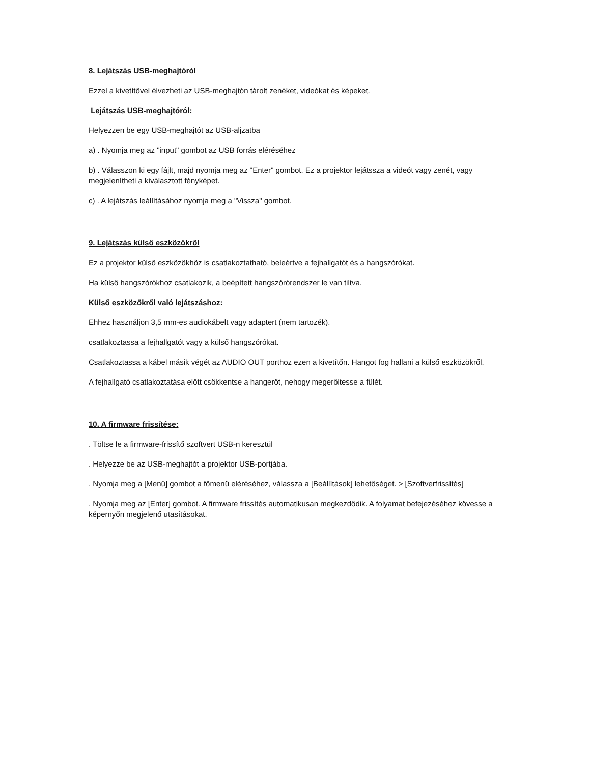8. Lejátszás USB-meghajtóról
Ezzel a kivetítővel élvezheti az USB-meghajtón tárolt zenéket, videókat és képeket.
Lejátszás USB-meghajtóról:
Helyezzen be egy USB-meghajtót az USB-aljzatba
a) . Nyomja meg az "input" gombot az USB forrás eléréséhez
b) . Válasszon ki egy fájlt, majd nyomja meg az "Enter" gombot. Ez a projektor lejátssza a videót vagy zenét, vagy megjelenítheti a kiválasztott fényképet.
c) . A lejátszás leállításához nyomja meg a "Vissza" gombot.
9. Lejátszás külső eszközökről
Ez a projektor külső eszközökhöz is csatlakoztatható, beleértve a fejhallgatót és a hangszórókat.
Ha külső hangszórókhoz csatlakozik, a beépített hangszórórendszer le van tiltva.
Külső eszközökről való lejátszáshoz:
Ehhez használjon 3,5 mm-es audiokábelt vagy adaptert (nem tartozék).
csatlakoztassa a fejhallgatót vagy a külső hangszórókat.
Csatlakoztassa a kábel másik végét az AUDIO OUT porthoz ezen a kivetítőn. Hangot fog hallani a külső eszközökről.
A fejhallgató csatlakoztatása előtt csökkentse a hangerőt, nehogy megerőltesse a fülét.
10. A firmware frissítése:
. Töltse le a firmware-frissítő szoftvert USB-n keresztül
. Helyezze be az USB-meghajtót a projektor USB-portjába.
. Nyomja meg a [Menü] gombot a főmenü eléréséhez, válassza a [Beállítások] lehetőséget. > [Szoftverfrissítés]
. Nyomja meg az [Enter] gombot. A firmware frissítés automatikusan megkezdődik. A folyamat befejezéséhez kövesse a képernyőn megjelenő utasításokat.